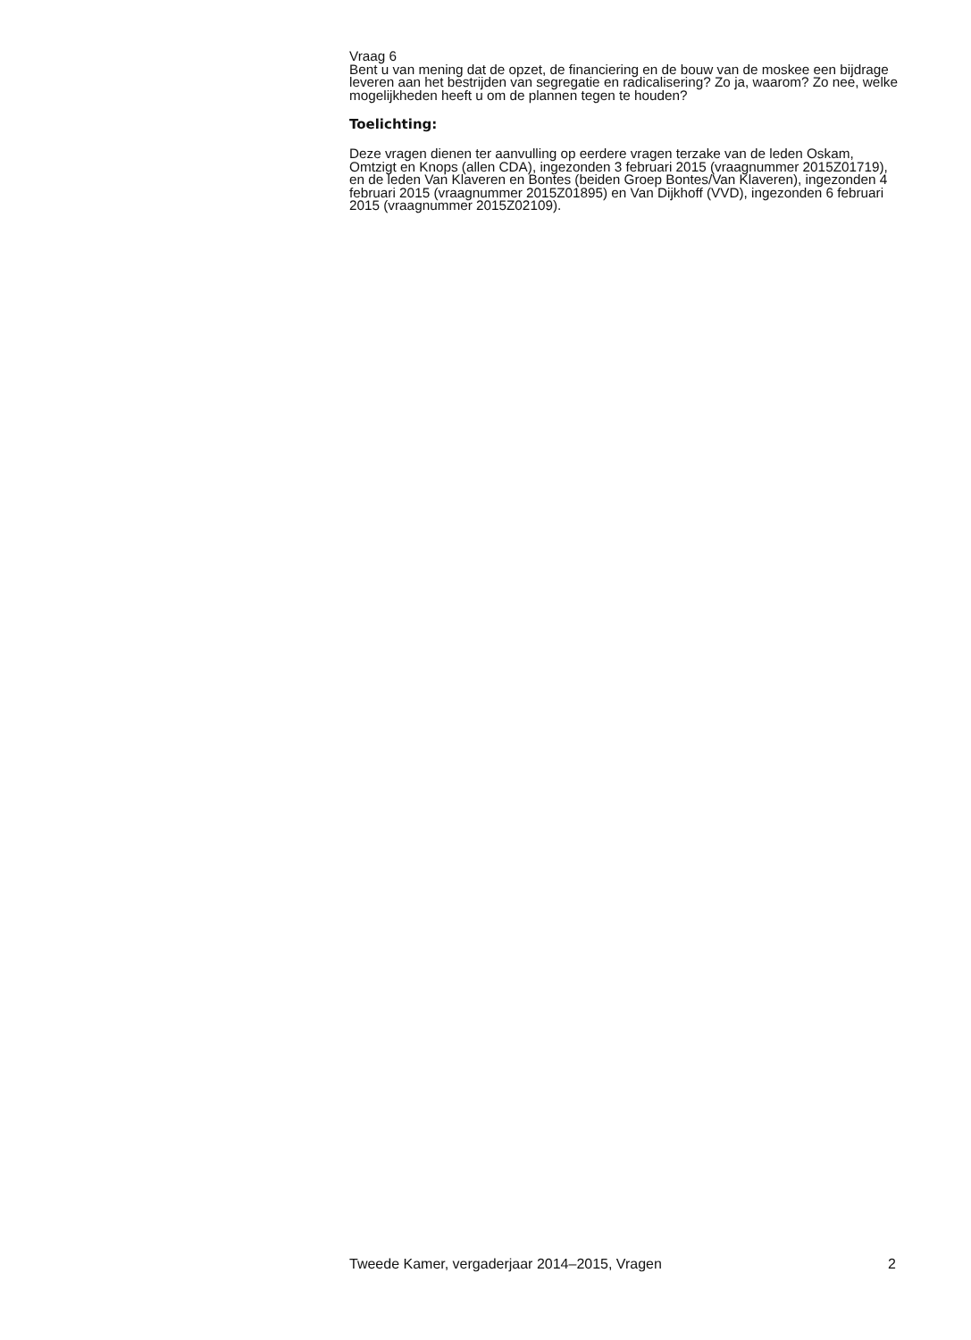Vraag 6
Bent u van mening dat de opzet, de financiering en de bouw van de moskee een bijdrage leveren aan het bestrijden van segregatie en radicalisering? Zo ja, waarom? Zo nee, welke mogelijkheden heeft u om de plannen tegen te houden?
Toelichting:
Deze vragen dienen ter aanvulling op eerdere vragen terzake van de leden Oskam, Omtzigt en Knops (allen CDA), ingezonden 3 februari 2015 (vraag­nummer 2015Z01719), en de leden Van Klaveren en Bontes (beiden Groep Bontes/Van Klaveren), ingezonden 4 februari 2015 (vraagnummer 2015Z01895) en Van Dijkhoff (VVD), ingezonden 6 februari 2015 (vraagnum­mer 2015Z02109).
Tweede Kamer, vergaderjaar 2014–2015, Vragen 2